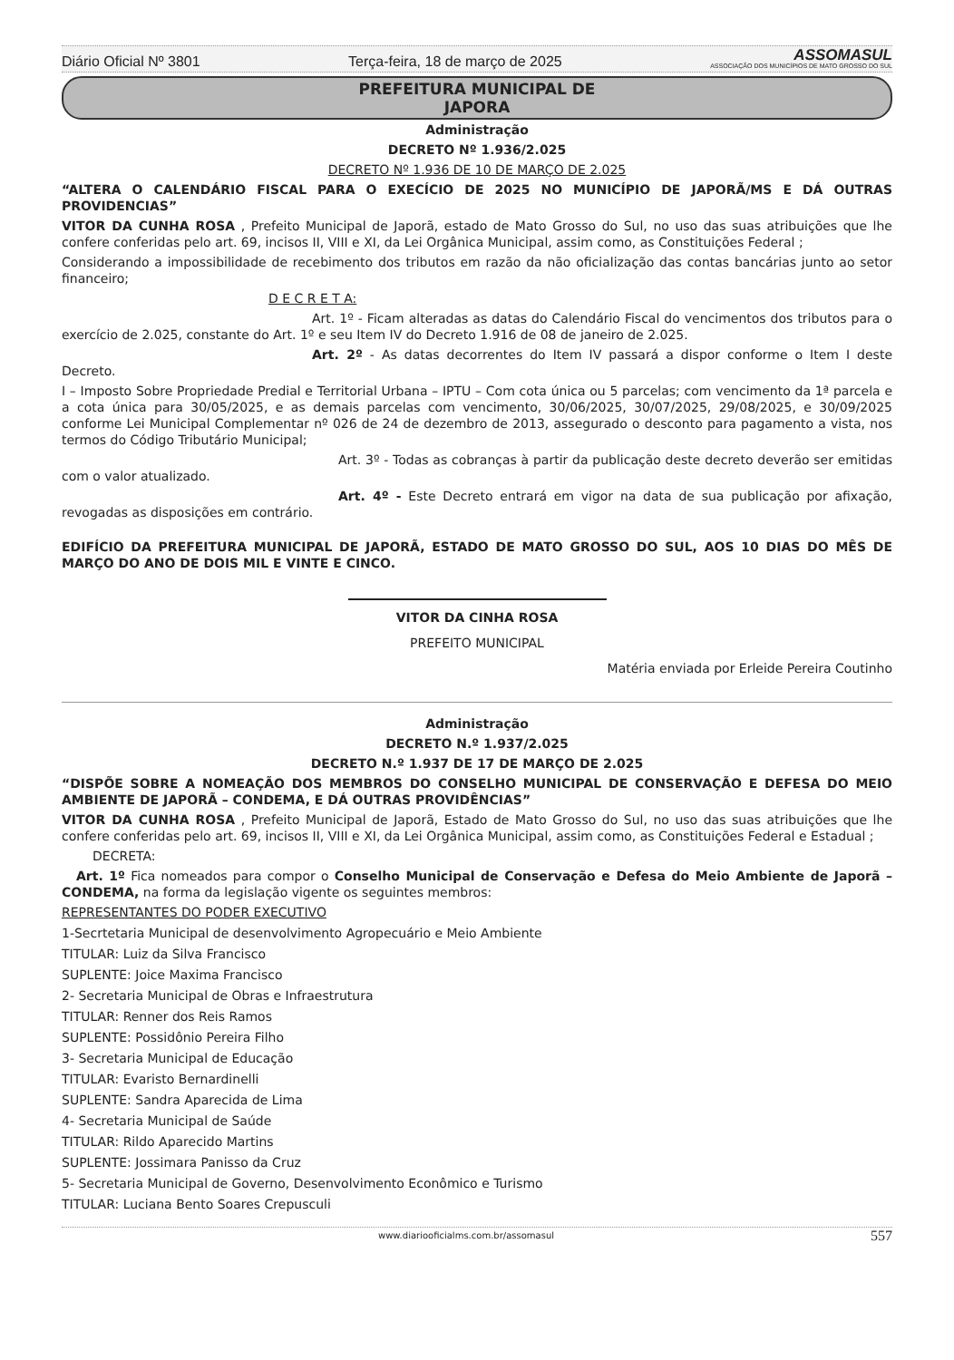Diário Oficial Nº 3801 Terça-feira, 18 de março de 2025 ASSOMASUL
ASSOCIAÇÃO DOS MUNICÍPIOS DE MATO GROSSO DO SUL
PREFEITURA MUNICIPAL DE
JAPORA
Administração
DECRETO Nº 1.936/2.025
DECRETO Nº 1.936 DE 10 DE MARÇO DE 2.025
“ALTERA O CALENDÁRIO FISCAL PARA O EXECÍCIO DE 2025 NO MUNICÍPIO DE JAPORÃ/MS E DÁ OUTRAS PROVIDENCIAS”
VITOR DA CUNHA ROSA , Prefeito Municipal de Japorã, estado de Mato Grosso do Sul, no uso das suas atribuições que lhe confere conferidas pelo art. 69, incisos II, VIII e XI, da Lei Orgânica Municipal, assim como, as Constituições Federal ;
Considerando a impossibilidade de recebimento dos tributos em razão da não oficialização das contas bancárias junto ao setor financeiro;
D E C R E T A:
Art. 1º - Ficam alteradas as datas do Calendário Fiscal do vencimentos dos tributos para o exercício de 2.025, constante do Art. 1º e seu Item IV do Decreto 1.916 de 08 de janeiro de 2.025.
Art. 2º - As datas decorrentes do Item IV passará a dispor conforme o Item I deste Decreto.
I – Imposto Sobre Propriedade Predial e Territorial Urbana – IPTU – Com cota única ou 5 parcelas; com vencimento da 1ª parcela e a cota única para 30/05/2025, e as demais parcelas com vencimento, 30/06/2025, 30/07/2025, 29/08/2025, e 30/09/2025 conforme Lei Municipal Complementar nº 026 de 24 de dezembro de 2013, assegurado o desconto para pagamento a vista, nos termos do Código Tributário Municipal;
Art. 3º - Todas as cobranças à partir da publicação deste decreto deverão ser emitidas com o valor atualizado.
Art. 4º - Este Decreto entrará em vigor na data de sua publicação por afixação, revogadas as disposições em contrário.
EDIFÍCIO DA PREFEITURA MUNICIPAL DE JAPORÃ, ESTADO DE MATO GROSSO DO SUL, AOS 10 DIAS DO MÊS DE MARÇO DO ANO DE DOIS MIL E VINTE E CINCO.
VITOR DA CINHA ROSA
PREFEITO MUNICIPAL
Matéria enviada por Erleide Pereira Coutinho
Administração
DECRETO N.º 1.937/2.025
DECRETO N.º 1.937 DE 17 DE MARÇO DE 2.025
“DISPÕE SOBRE A NOMEAÇÃO DOS MEMBROS DO CONSELHO MUNICIPAL DE CONSERVAÇÃO E DEFESA DO MEIO AMBIENTE DE JAPORÃ – CONDEMA, E DÁ OUTRAS PROVIDÊNCIAS”
VITOR DA CUNHA ROSA , Prefeito Municipal de Japorã, Estado de Mato Grosso do Sul, no uso das suas atribuições que lhe confere conferidas pelo art. 69, incisos II, VIII e XI, da Lei Orgânica Municipal, assim como, as Constituições Federal e Estadual ;
DECRETA:
Art. 1º Fica nomeados para compor o Conselho Municipal de Conservação e Defesa do Meio Ambiente de Japorã – CONDEMA, na forma da legislação vigente os seguintes membros:
REPRESENTANTES DO PODER EXECUTIVO
1-Secrtetaria Municipal de desenvolvimento Agropecuário e Meio Ambiente
TITULAR: Luiz da Silva Francisco
SUPLENTE: Joice Maxima Francisco
2- Secretaria Municipal de Obras e Infraestrutura
TITULAR: Renner dos Reis Ramos
SUPLENTE: Possidônio Pereira Filho
3- Secretaria Municipal de Educação
TITULAR: Evaristo Bernardinelli
SUPLENTE: Sandra Aparecida de Lima
4- Secretaria Municipal de Saúde
TITULAR: Rildo Aparecido Martins
SUPLENTE: Jossimara Panisso da Cruz
5- Secretaria Municipal de Governo, Desenvolvimento Econômico e Turismo
TITULAR: Luciana Bento Soares Crepusculi
www.diariooficialms.com.br/assomasul 557